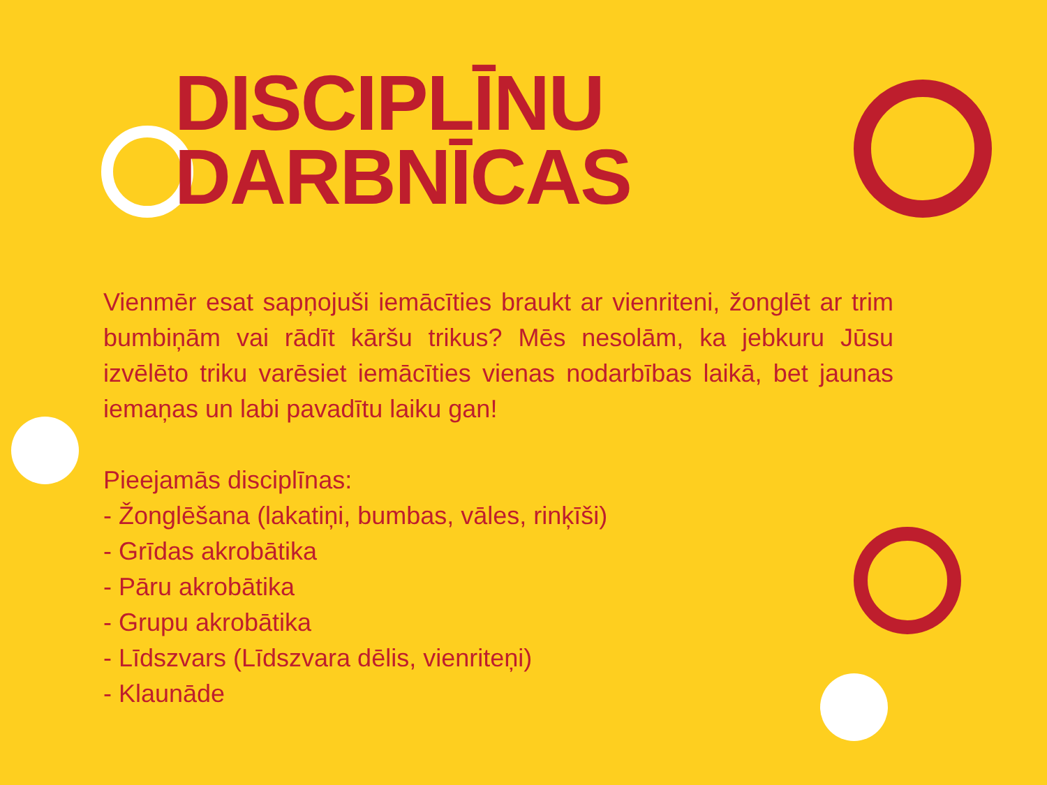DISCIPLĪNU
DARBNĪCAS
Vienmēr esat sapņojuši iemācīties braukt ar vienriteni, žonglēt ar trim bumbiņām vai rādīt kāršu trikus? Mēs nesolām, ka jebkuru Jūsu izvēlēto triku varēsiet iemācīties vienas nodarbības laikā, bet jaunas iemaņas un labi pavadītu laiku gan!
Pieejamās disciplīnas:
- Žonglēšana (lakatiņi, bumbas, vāles, rinķīši)
- Grīdas akrobātika
- Pāru akrobātika
- Grupu akrobātika
- Līdszvars (Līdszvara dēlis, vienriteņi)
- Klaunāde